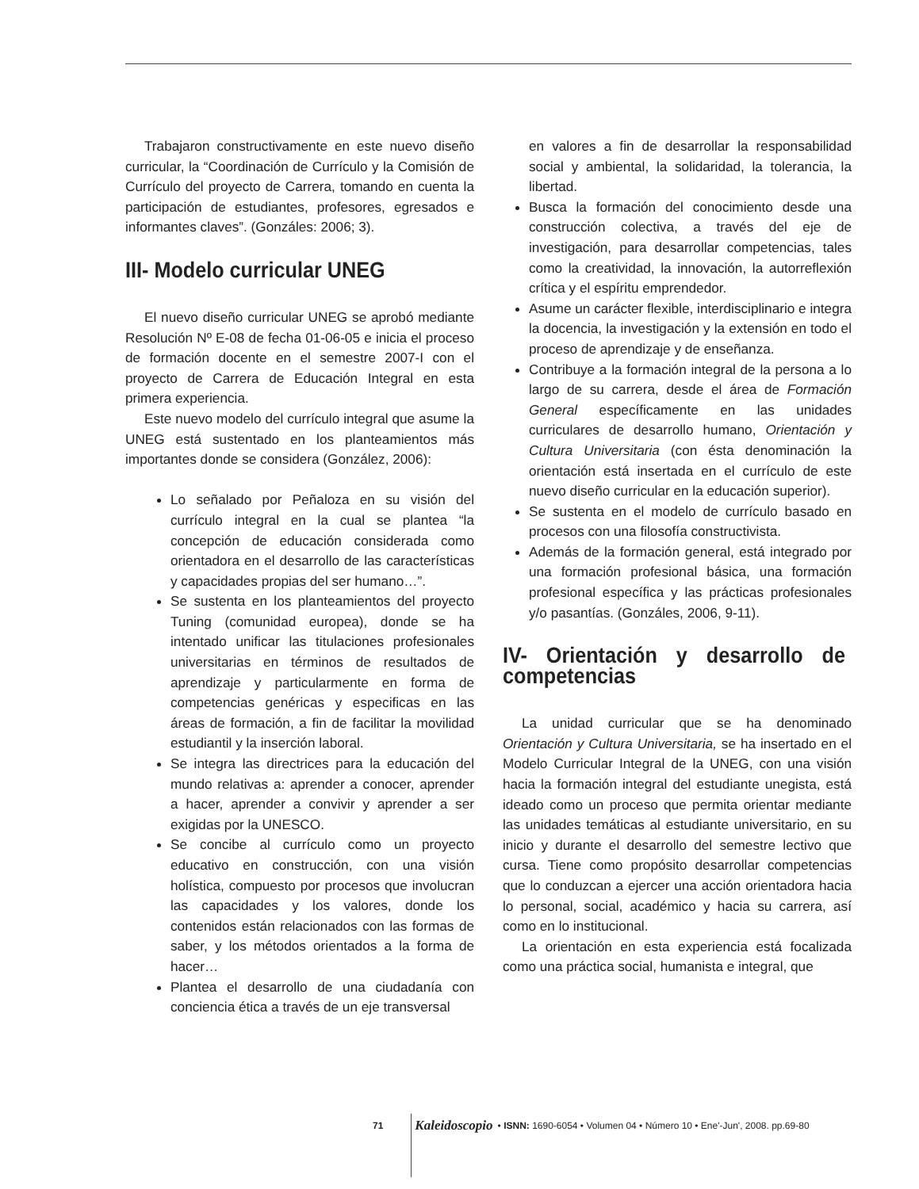Trabajaron constructivamente en este nuevo diseño curricular, la “Coordinación de Currículo y la Comisión de Currículo del proyecto de Carrera, tomando en cuenta la participación de estudiantes, profesores, egresados e informantes claves”. (Gonzáles: 2006; 3).
III- Modelo curricular UNEG
El nuevo diseño curricular UNEG se aprobó mediante Resolución Nº E-08 de fecha 01-06-05 e inicia el proceso de formación docente en el semestre 2007-I con el proyecto de Carrera de Educación Integral en esta primera experiencia.
Este nuevo modelo del currículo integral que asume la UNEG está sustentado en los planteamientos más importantes donde se considera (González, 2006):
Lo señalado por Peñaloza en su visión del currículo integral en la cual se plantea “la concepción de educación considerada como orientadora en el desarrollo de las características y capacidades propias del ser humano…”.
Se sustenta en los planteamientos del proyecto Tuning (comunidad europea), donde se ha intentado unificar las titulaciones profesionales universitarias en términos de resultados de aprendizaje y particularmente en forma de competencias genéricas y especificas en las áreas de formación, a fin de facilitar la movilidad estudiantil y la inserción laboral.
Se integra las directrices para la educación del mundo relativas a: aprender a conocer, aprender a hacer, aprender a convivir y aprender a ser exigidas por la UNESCO.
Se concibe al currículo como un proyecto educativo en construcción, con una visión holística, compuesto por procesos que involucran las capacidades y los valores, donde los contenidos están relacionados con las formas de saber, y los métodos orientados a la forma de hacer…
Plantea el desarrollo de una ciudadanía con conciencia ética a través de un eje transversal
en valores a fin de desarrollar la responsabilidad social y ambiental, la solidaridad, la tolerancia, la libertad.
Busca la formación del conocimiento desde una construcción colectiva, a través del eje de investigación, para desarrollar competencias, tales como la creatividad, la innovación, la autorreflexión crítica y el espíritu emprendedor.
Asume un carácter flexible, interdisciplinario e integra la docencia, la investigación y la extensión en todo el proceso de aprendizaje y de enseñanza.
Contribuye a la formación integral de la persona a lo largo de su carrera, desde el área de Formación General específicamente en las unidades curriculares de desarrollo humano, Orientación y Cultura Universitaria (con ésta denominación la orientación está insertada en el currículo de este nuevo diseño curricular en la educación superior).
Se sustenta en el modelo de currículo basado en procesos con una filosofía constructivista.
Además de la formación general, está integrado por una formación profesional básica, una formación profesional específica y las prácticas profesionales y/o pasantías. (Gonzáles, 2006, 9-11).
IV- Orientación y desarrollo de competencias
La unidad curricular que se ha denominado Orientación y Cultura Universitaria, se ha insertado en el Modelo Curricular Integral de la UNEG, con una visión hacia la formación integral del estudiante unegista, está ideado como un proceso que permita orientar mediante las unidades temáticas al estudiante universitario, en su inicio y durante el desarrollo del semestre lectivo que cursa. Tiene como propósito desarrollar competencias que lo conduzcan a ejercer una acción orientadora hacia lo personal, social, académico y hacia su carrera, así como en lo institucional.
La orientación en esta experiencia está focalizada como una práctica social, humanista e integral, que
71 Kaleidoscopio • ISNN: 1690-6054 • Volumen 04 • Número 10 • Ene'-Jun', 2008. pp.69-80